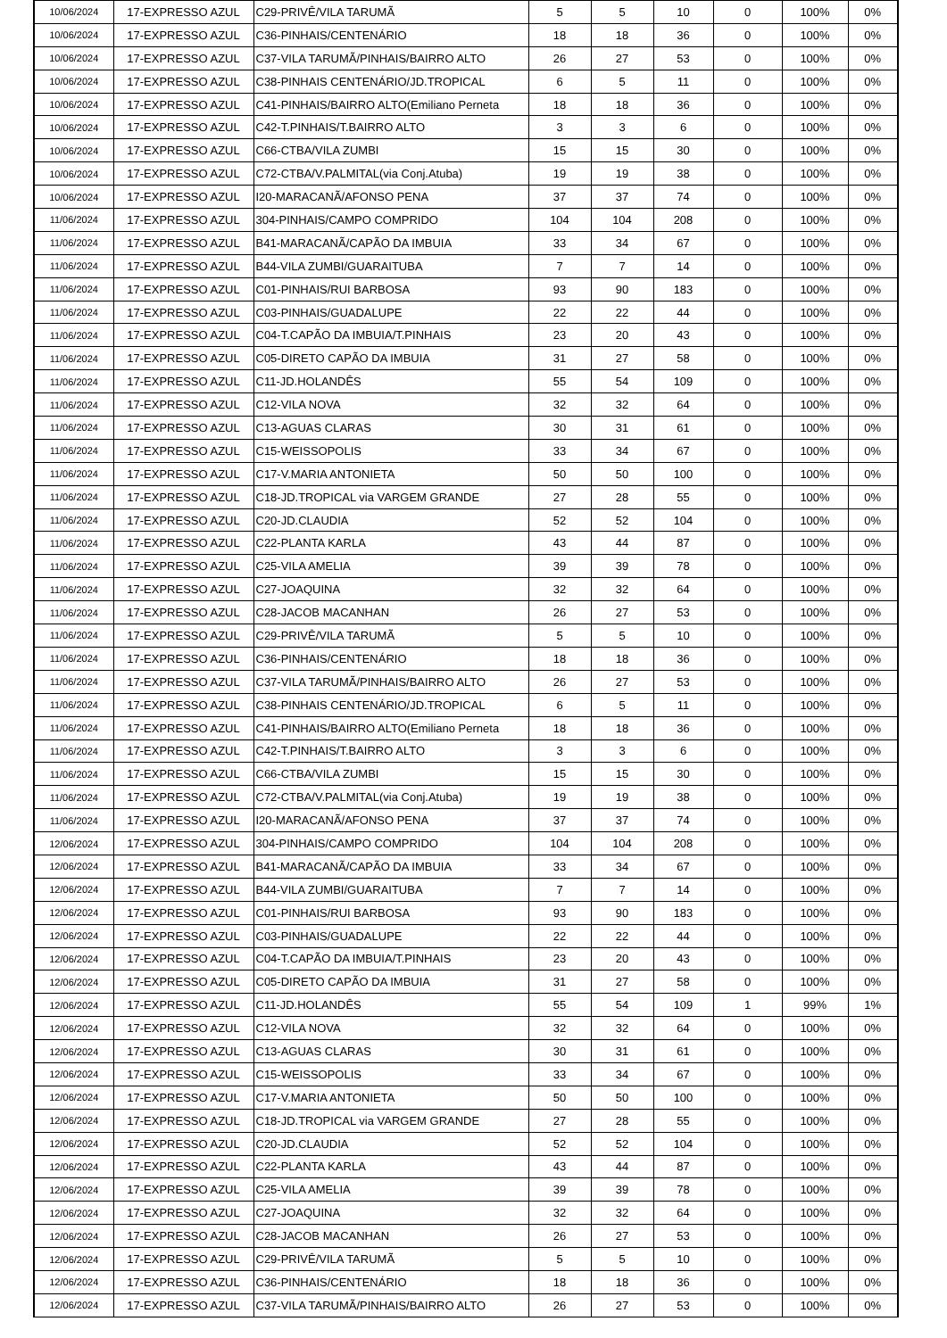| 10/06/2024 | 17-EXPRESSO AZUL | C29-PRIVÊ/VILA TARUMÃ | 5 | 5 | 10 | 0 | 100% | 0% |
| 10/06/2024 | 17-EXPRESSO AZUL | C36-PINHAIS/CENTENÁRIO | 18 | 18 | 36 | 0 | 100% | 0% |
| 10/06/2024 | 17-EXPRESSO AZUL | C37-VILA TARUMÃ/PINHAIS/BAIRRO ALTO | 26 | 27 | 53 | 0 | 100% | 0% |
| 10/06/2024 | 17-EXPRESSO AZUL | C38-PINHAIS CENTENÁRIO/JD.TROPICAL | 6 | 5 | 11 | 0 | 100% | 0% |
| 10/06/2024 | 17-EXPRESSO AZUL | C41-PINHAIS/BAIRRO ALTO(Emiliano Perneta | 18 | 18 | 36 | 0 | 100% | 0% |
| 10/06/2024 | 17-EXPRESSO AZUL | C42-T.PINHAIS/T.BAIRRO ALTO | 3 | 3 | 6 | 0 | 100% | 0% |
| 10/06/2024 | 17-EXPRESSO AZUL | C66-CTBA/VILA ZUMBI | 15 | 15 | 30 | 0 | 100% | 0% |
| 10/06/2024 | 17-EXPRESSO AZUL | C72-CTBA/V.PALMITAL(via Conj.Atuba) | 19 | 19 | 38 | 0 | 100% | 0% |
| 10/06/2024 | 17-EXPRESSO AZUL | I20-MARACANÃ/AFONSO PENA | 37 | 37 | 74 | 0 | 100% | 0% |
| 11/06/2024 | 17-EXPRESSO AZUL | 304-PINHAIS/CAMPO COMPRIDO | 104 | 104 | 208 | 0 | 100% | 0% |
| 11/06/2024 | 17-EXPRESSO AZUL | B41-MARACANÃ/CAPÃO DA IMBUIA | 33 | 34 | 67 | 0 | 100% | 0% |
| 11/06/2024 | 17-EXPRESSO AZUL | B44-VILA ZUMBI/GUARAITUBA | 7 | 7 | 14 | 0 | 100% | 0% |
| 11/06/2024 | 17-EXPRESSO AZUL | C01-PINHAIS/RUI BARBOSA | 93 | 90 | 183 | 0 | 100% | 0% |
| 11/06/2024 | 17-EXPRESSO AZUL | C03-PINHAIS/GUADALUPE | 22 | 22 | 44 | 0 | 100% | 0% |
| 11/06/2024 | 17-EXPRESSO AZUL | C04-T.CAPÃO DA IMBUIA/T.PINHAIS | 23 | 20 | 43 | 0 | 100% | 0% |
| 11/06/2024 | 17-EXPRESSO AZUL | C05-DIRETO CAPÃO DA IMBUIA | 31 | 27 | 58 | 0 | 100% | 0% |
| 11/06/2024 | 17-EXPRESSO AZUL | C11-JD.HOLANDÊS | 55 | 54 | 109 | 0 | 100% | 0% |
| 11/06/2024 | 17-EXPRESSO AZUL | C12-VILA NOVA | 32 | 32 | 64 | 0 | 100% | 0% |
| 11/06/2024 | 17-EXPRESSO AZUL | C13-AGUAS CLARAS | 30 | 31 | 61 | 0 | 100% | 0% |
| 11/06/2024 | 17-EXPRESSO AZUL | C15-WEISSOPOLIS | 33 | 34 | 67 | 0 | 100% | 0% |
| 11/06/2024 | 17-EXPRESSO AZUL | C17-V.MARIA ANTONIETA | 50 | 50 | 100 | 0 | 100% | 0% |
| 11/06/2024 | 17-EXPRESSO AZUL | C18-JD.TROPICAL via VARGEM GRANDE | 27 | 28 | 55 | 0 | 100% | 0% |
| 11/06/2024 | 17-EXPRESSO AZUL | C20-JD.CLAUDIA | 52 | 52 | 104 | 0 | 100% | 0% |
| 11/06/2024 | 17-EXPRESSO AZUL | C22-PLANTA KARLA | 43 | 44 | 87 | 0 | 100% | 0% |
| 11/06/2024 | 17-EXPRESSO AZUL | C25-VILA AMELIA | 39 | 39 | 78 | 0 | 100% | 0% |
| 11/06/2024 | 17-EXPRESSO AZUL | C27-JOAQUINA | 32 | 32 | 64 | 0 | 100% | 0% |
| 11/06/2024 | 17-EXPRESSO AZUL | C28-JACOB MACANHAN | 26 | 27 | 53 | 0 | 100% | 0% |
| 11/06/2024 | 17-EXPRESSO AZUL | C29-PRIVÊ/VILA TARUMÃ | 5 | 5 | 10 | 0 | 100% | 0% |
| 11/06/2024 | 17-EXPRESSO AZUL | C36-PINHAIS/CENTENÁRIO | 18 | 18 | 36 | 0 | 100% | 0% |
| 11/06/2024 | 17-EXPRESSO AZUL | C37-VILA TARUMÃ/PINHAIS/BAIRRO ALTO | 26 | 27 | 53 | 0 | 100% | 0% |
| 11/06/2024 | 17-EXPRESSO AZUL | C38-PINHAIS CENTENÁRIO/JD.TROPICAL | 6 | 5 | 11 | 0 | 100% | 0% |
| 11/06/2024 | 17-EXPRESSO AZUL | C41-PINHAIS/BAIRRO ALTO(Emiliano Perneta | 18 | 18 | 36 | 0 | 100% | 0% |
| 11/06/2024 | 17-EXPRESSO AZUL | C42-T.PINHAIS/T.BAIRRO ALTO | 3 | 3 | 6 | 0 | 100% | 0% |
| 11/06/2024 | 17-EXPRESSO AZUL | C66-CTBA/VILA ZUMBI | 15 | 15 | 30 | 0 | 100% | 0% |
| 11/06/2024 | 17-EXPRESSO AZUL | C72-CTBA/V.PALMITAL(via Conj.Atuba) | 19 | 19 | 38 | 0 | 100% | 0% |
| 11/06/2024 | 17-EXPRESSO AZUL | I20-MARACANÃ/AFONSO PENA | 37 | 37 | 74 | 0 | 100% | 0% |
| 12/06/2024 | 17-EXPRESSO AZUL | 304-PINHAIS/CAMPO COMPRIDO | 104 | 104 | 208 | 0 | 100% | 0% |
| 12/06/2024 | 17-EXPRESSO AZUL | B41-MARACANÃ/CAPÃO DA IMBUIA | 33 | 34 | 67 | 0 | 100% | 0% |
| 12/06/2024 | 17-EXPRESSO AZUL | B44-VILA ZUMBI/GUARAITUBA | 7 | 7 | 14 | 0 | 100% | 0% |
| 12/06/2024 | 17-EXPRESSO AZUL | C01-PINHAIS/RUI BARBOSA | 93 | 90 | 183 | 0 | 100% | 0% |
| 12/06/2024 | 17-EXPRESSO AZUL | C03-PINHAIS/GUADALUPE | 22 | 22 | 44 | 0 | 100% | 0% |
| 12/06/2024 | 17-EXPRESSO AZUL | C04-T.CAPÃO DA IMBUIA/T.PINHAIS | 23 | 20 | 43 | 0 | 100% | 0% |
| 12/06/2024 | 17-EXPRESSO AZUL | C05-DIRETO CAPÃO DA IMBUIA | 31 | 27 | 58 | 0 | 100% | 0% |
| 12/06/2024 | 17-EXPRESSO AZUL | C11-JD.HOLANDÊS | 55 | 54 | 109 | 1 | 99% | 1% |
| 12/06/2024 | 17-EXPRESSO AZUL | C12-VILA NOVA | 32 | 32 | 64 | 0 | 100% | 0% |
| 12/06/2024 | 17-EXPRESSO AZUL | C13-AGUAS CLARAS | 30 | 31 | 61 | 0 | 100% | 0% |
| 12/06/2024 | 17-EXPRESSO AZUL | C15-WEISSOPOLIS | 33 | 34 | 67 | 0 | 100% | 0% |
| 12/06/2024 | 17-EXPRESSO AZUL | C17-V.MARIA ANTONIETA | 50 | 50 | 100 | 0 | 100% | 0% |
| 12/06/2024 | 17-EXPRESSO AZUL | C18-JD.TROPICAL via VARGEM GRANDE | 27 | 28 | 55 | 0 | 100% | 0% |
| 12/06/2024 | 17-EXPRESSO AZUL | C20-JD.CLAUDIA | 52 | 52 | 104 | 0 | 100% | 0% |
| 12/06/2024 | 17-EXPRESSO AZUL | C22-PLANTA KARLA | 43 | 44 | 87 | 0 | 100% | 0% |
| 12/06/2024 | 17-EXPRESSO AZUL | C25-VILA AMELIA | 39 | 39 | 78 | 0 | 100% | 0% |
| 12/06/2024 | 17-EXPRESSO AZUL | C27-JOAQUINA | 32 | 32 | 64 | 0 | 100% | 0% |
| 12/06/2024 | 17-EXPRESSO AZUL | C28-JACOB MACANHAN | 26 | 27 | 53 | 0 | 100% | 0% |
| 12/06/2024 | 17-EXPRESSO AZUL | C29-PRIVÊ/VILA TARUMÃ | 5 | 5 | 10 | 0 | 100% | 0% |
| 12/06/2024 | 17-EXPRESSO AZUL | C36-PINHAIS/CENTENÁRIO | 18 | 18 | 36 | 0 | 100% | 0% |
| 12/06/2024 | 17-EXPRESSO AZUL | C37-VILA TARUMÃ/PINHAIS/BAIRRO ALTO | 26 | 27 | 53 | 0 | 100% | 0% |